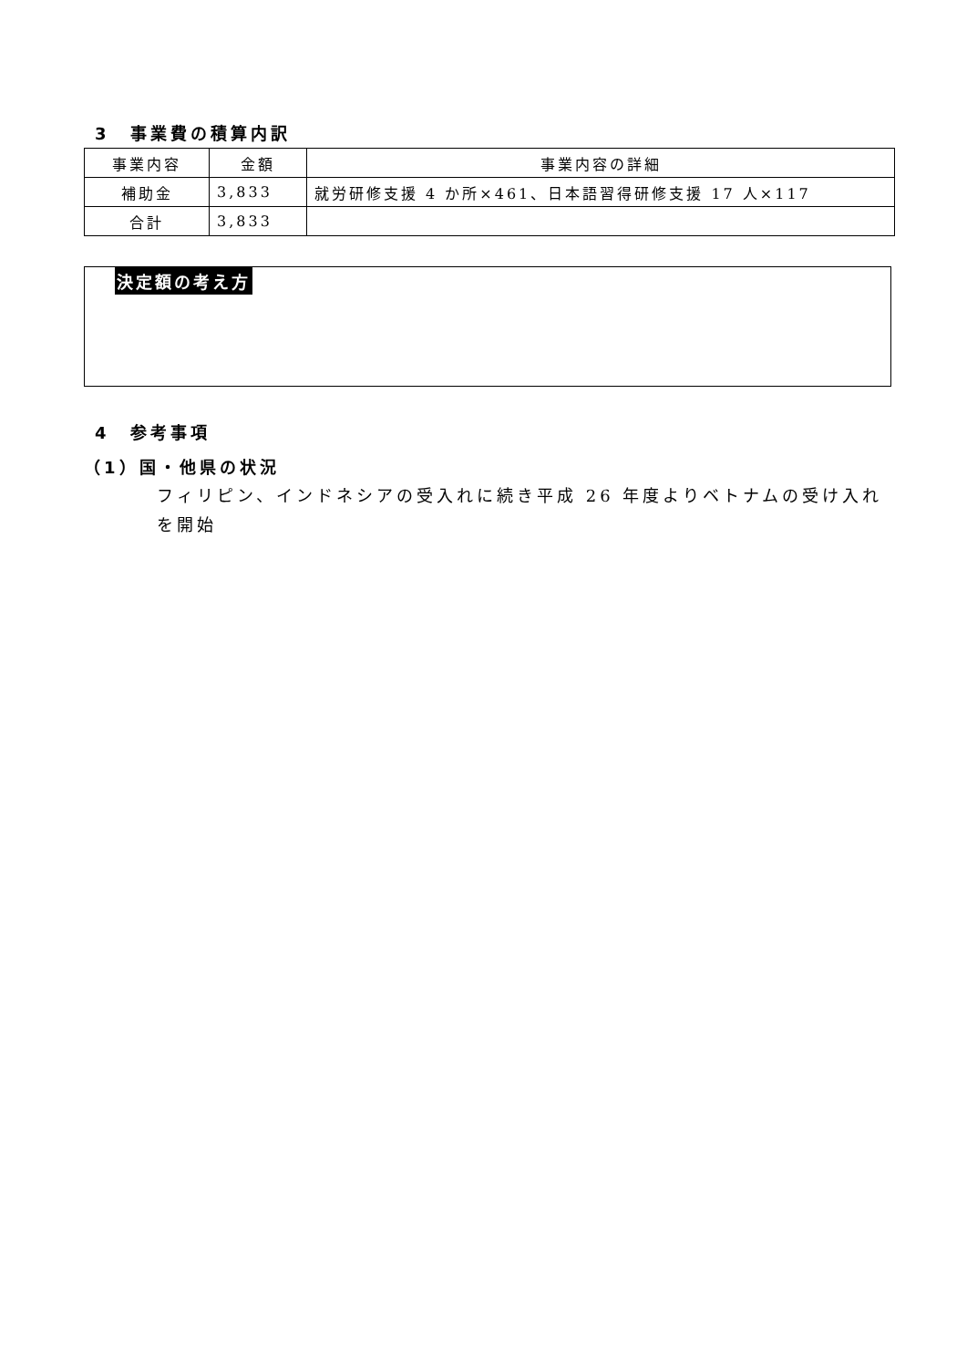3　事業費の積算内訳
| 事業内容 | 金額 | 事業内容の詳細 |
| --- | --- | --- |
| 補助金 | 3,833 | 就労研修支援 4 か所×461、日本語習得研修支援 17 人×117 |
| 合計 | 3,833 | |
決定額の考え方
4　参考事項
（1）国・他県の状況
フィリピン、インドネシアの受入れに続き平成 26 年度よりベトナムの受け入れを開始